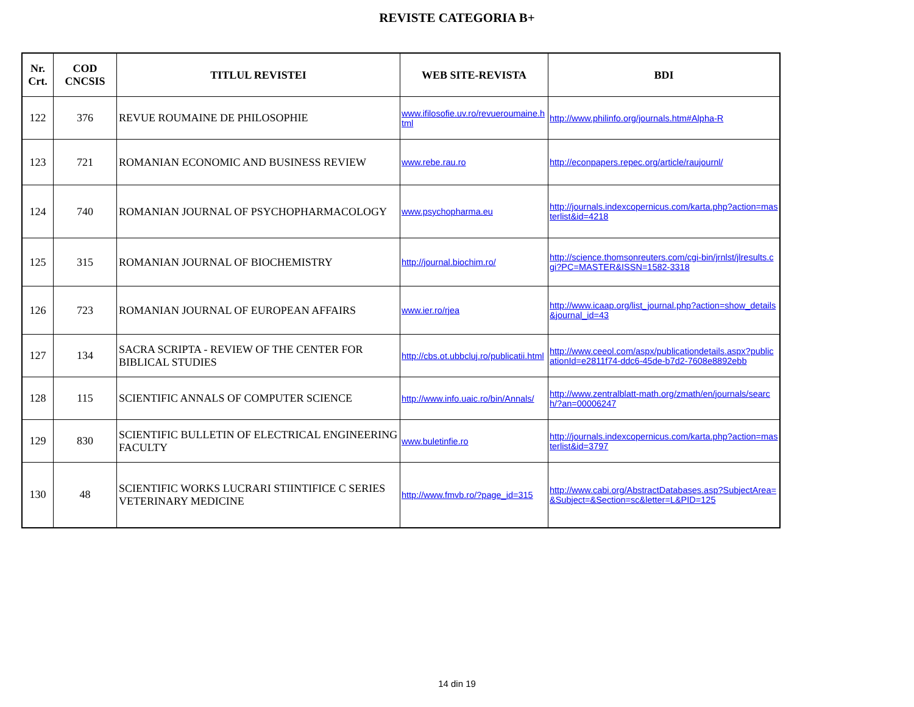REVISTE CATEGORIA B+
| Nr. Crt. | COD CNCSIS | TITLUL REVISTEI | WEB SITE-REVISTA | BDI |
| --- | --- | --- | --- | --- |
| 122 | 376 | REVUE ROUMAINE DE PHILOSOPHIE | www.ifilosofie.uv.ro/revueroumaine.html | http://www.philinfo.org/journals.htm#Alpha-R |
| 123 | 721 | ROMANIAN ECONOMIC AND BUSINESS REVIEW | www.rebe.rau.ro | http://econpapers.repec.org/article/raujournl/ |
| 124 | 740 | ROMANIAN JOURNAL OF PSYCHOPHARMACOLOGY | www.psychopharma.eu | http://journals.indexcopernicus.com/karta.php?action=masterlist&id=4218 |
| 125 | 315 | ROMANIAN JOURNAL OF BIOCHEMISTRY | http://journal.biochim.ro/ | http://science.thomsonreuters.com/cgi-bin/jrnlst/jlresults.cgi?PC=MASTER&ISSN=1582-3318 |
| 126 | 723 | ROMANIAN JOURNAL OF EUROPEAN AFFAIRS | www.ier.ro/rjea | http://www.icaap.org/list_journal.php?action=show_details&journal_id=43 |
| 127 | 134 | SACRA SCRIPTA - REVIEW OF THE CENTER FOR BIBLICAL STUDIES | http://cbs.ot.ubbcluj.ro/publicatii.html | http://www.ceeol.com/aspx/publicationdetails.aspx?publicationId=e2811f74-ddc6-45de-b7d2-7608e8892ebb |
| 128 | 115 | SCIENTIFIC ANNALS OF COMPUTER SCIENCE | http://www.info.uaic.ro/bin/Annals/ | http://www.zentralblatt-math.org/zmath/en/journals/search/?an=00006247 |
| 129 | 830 | SCIENTIFIC BULLETIN OF ELECTRICAL ENGINEERING FACULTY | www.buletinfie.ro | http://journals.indexcopernicus.com/karta.php?action=masterlist&id=3797 |
| 130 | 48 | SCIENTIFIC WORKS LUCRARI STIINTIFICE C SERIES VETERINARY MEDICINE | http://www.fmvb.ro/?page_id=315 | http://www.cabi.org/AbstractDatabases.asp?SubjectArea=&Subject=&Section=sc&letter=L&PID=125 |
14 din 19